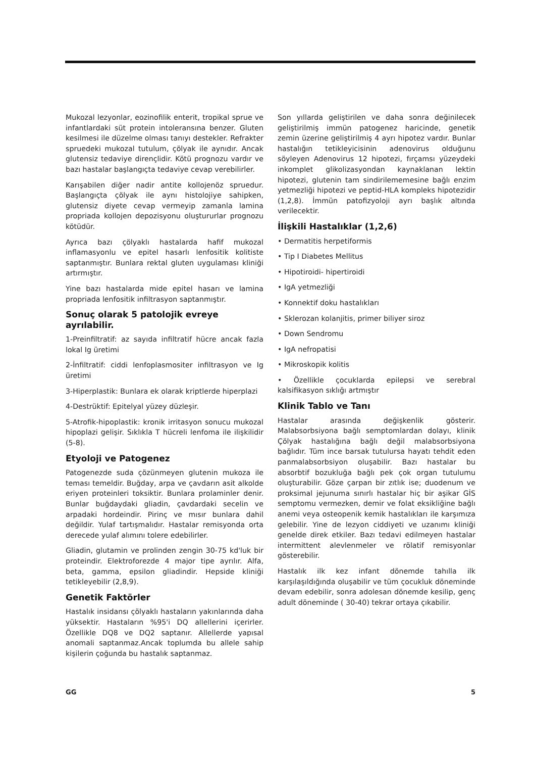Mukozal lezyonlar, eozinofilik enterit, tropikal sprue ve infantlardaki süt protein intoleransına benzer. Gluten kesilmesi ile düzelme olması tanıyı destekler. Refrakter spruedeki mukozal tutulum, çölyak ile aynıdır. Ancak glutensiz tedaviye dirençlidir. Kötü prognozu vardır ve bazı hastalar başlangıçta tedaviye cevap verebilirler.
Karışabilen diğer nadir antite kollojenöz spruedur. Başlangıçta çölyak ile aynı histolojiye sahipken, glutensiz diyete cevap vermeyip zamanla lamina propriada kollojen depozisyonu oluştururlar prognozu kötüdür.
Ayrıca bazı çölyaklı hastalarda hafif mukozal inflamasyonlu ve epitel hasarlı lenfositik kolitiste saptanmıştır. Bunlara rektal gluten uygulaması kliniği artırmıştır.
Yine bazı hastalarda mide epitel hasarı ve lamina propriada lenfositik infiltrasyon saptanmıştır.
Sonuç olarak 5 patolojik evreye ayrılabilir.
1-Preinfiltratif: az sayıda infiltratif hücre ancak fazla lokal Ig üretimi
2-İnfiltratif: ciddi lenfoplasmositer infiltrasyon ve Ig üretimi
3-Hiperplastik: Bunlara ek olarak kriptlerde hiperplazi
4-Destrüktif: Epitelyal yüzey düzleşir.
5-Atrofik-hipoplastik: kronik irritasyon sonucu mukozal hipoplazi gelişir. Sıklıkla T hücreli lenfoma ile ilişkilidir (5-8).
Etyoloji ve Patogenez
Patogenezde suda çözünmeyen glutenin mukoza ile teması temeldir. Buğday, arpa ve çavdarın asit alkolde eriyen proteinleri toksiktir. Bunlara prolaminler denir. Bunlar buğdaydaki gliadin, çavdardaki secelin ve arpadaki hordeindir. Pirinç ve mısır bunlara dahil değildir. Yulaf tartışmalıdır. Hastalar remisyonda orta derecede yulaf alımını tolere edebilirler.
Gliadin, glutamin ve prolinden zengin 30-75 kd'luk bir proteindir. Elektroforezde 4 major tipe ayrılır. Alfa, beta, gamma, epsilon gliadindir. Hepside kliniği tetikleyebilir (2,8,9).
Genetik Faktörler
Hastalık insidansı çölyaklı hastaların yakınlarında daha yüksektir. Hastaların %95'i DQ allellerini içerirler. Özellikle DQ8 ve DQ2 saptanır. Allellerde yapısal anomali saptanmaz.Ancak toplumda bu allele sahip kişilerin çoğunda bu hastalık saptanmaz.
Son yıllarda geliştirilen ve daha sonra değinilecek geliştirilmiş immün patogenez haricinde, genetik zemin üzerine geliştirilmiş 4 ayrı hipotez vardır. Bunlar hastalığın tetikleyicisinin adenovirus olduğunu söyleyen Adenovirus 12 hipotezi, fırçamsı yüzeydeki inkomplet glikolizasyondan kaynaklanan lektin hipotezi, glutenin tam sindirilememesine bağlı enzim yetmezliği hipotezi ve peptid-HLA kompleks hipotezidir (1,2,8). İmmün patofizyoloji ayrı başlık altında verilecektir.
İlişkili Hastalıklar (1,2,6)
• Dermatitis herpetiformis
• Tip I Diabetes Mellitus
• Hipotiroidi- hipertiroidi
• IgA yetmezliği
• Konnektif doku hastalıkları
• Sklerozan kolanjitis, primer biliyer siroz
• Down Sendromu
• IgA nefropatisi
• Mikroskopik kolitis
• Özellikle çocuklarda epilepsi ve serebral kalsifikasyon sıklığı artmıştır
Klinik Tablo ve Tanı
Hastalar arasında değişkenlik gösterir. Malabsorbsiyona bağlı semptomlardan dolayı, klinik Çölyak hastalığına bağlı değil malabsorbsiyona bağlıdır. Tüm ince barsak tutulursa hayatı tehdit eden panmalabsorbsiyon oluşabilir. Bazı hastalar bu absorbtif bozukluğa bağlı pek çok organ tutulumu oluşturabilir. Göze çarpan bir zıtlık ise; duodenum ve proksimal jejunuma sınırlı hastalar hiç bir aşikar GİS semptomu vermezken, demir ve folat eksikliğine bağlı anemi veya osteopenik kemik hastalıkları ile karşımıza gelebilir. Yine de lezyon ciddiyeti ve uzanımı kliniği genelde direk etkiler. Bazı tedavi edilmeyen hastalar intermittent alevlenmeler ve rölatif remisyonlar gösterebilir.
Hastalık ilk kez infant dönemde tahılla ilk karşılaşıldığında oluşabilir ve tüm çocukluk döneminde devam edebilir, sonra adolesan dönemde kesilip, genç adult döneminde ( 30-40) tekrar ortaya çıkabilir.
GG 5